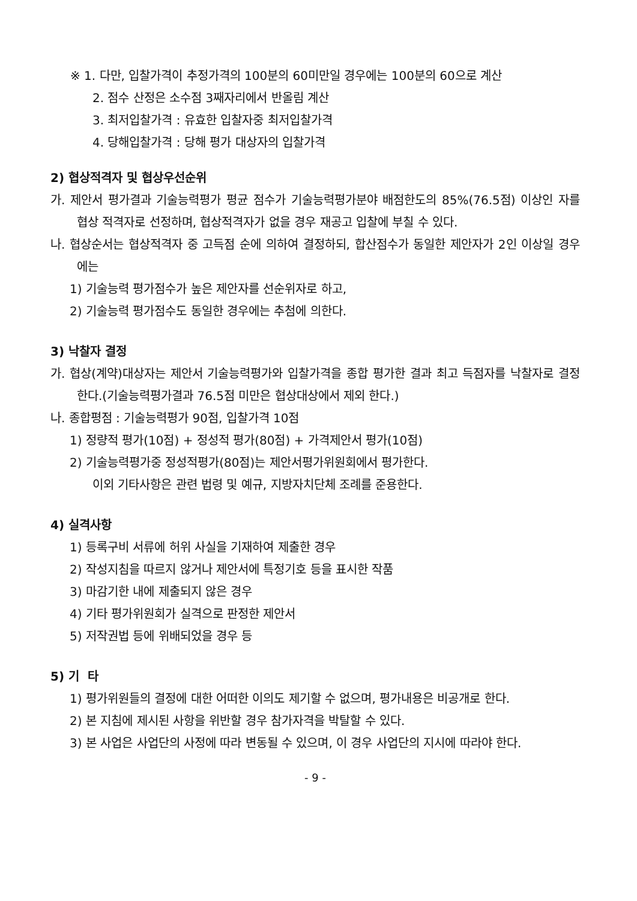※ 1. 다만, 입찰가격이 추정가격의 100분의 60미만일 경우에는 100분의 60으로 계산
2. 점수 산정은 소수점 3째자리에서 반올림 계산
3. 최저입찰가격 : 유효한 입찰자중 최저입찰가격
4. 당해입찰가격 : 당해 평가 대상자의 입찰가격
2) 협상적격자 및 협상우선순위
가. 제안서 평가결과 기술능력평가 평균 점수가 기술능력평가분야 배점한도의 85%(76.5점) 이상인 자를 협상 적격자로 선정하며, 협상적격자가 없을 경우 재공고 입찰에 부칠 수 있다.
나. 협상순서는 협상적격자 중 고득점 순에 의하여 결정하되, 합산점수가 동일한 제안자가 2인 이상일 경우에는
1) 기술능력 평가점수가 높은 제안자를 선순위자로 하고,
2) 기술능력 평가점수도 동일한 경우에는 추첨에 의한다.
3) 낙찰자 결정
가. 협상(계약)대상자는 제안서 기술능력평가와 입찰가격을 종합 평가한 결과 최고 득점자를 낙찰자로 결정한다.(기술능력평가결과 76.5점 미만은 협상대상에서 제외 한다.)
나. 종합평점 : 기술능력평가 90점, 입찰가격 10점
1) 정량적 평가(10점) + 정성적 평가(80점) + 가격제안서 평가(10점)
2) 기술능력평가중 정성적평가(80점)는 제안서평가위원회에서 평가한다.
이외 기타사항은 관련 법령 및 예규, 지방자치단체 조례를 준용한다.
4) 실격사항
1) 등록구비 서류에 허위 사실을 기재하여 제출한 경우
2) 작성지침을 따르지 않거나 제안서에 특정기호 등을 표시한 작품
3) 마감기한 내에 제출되지 않은 경우
4) 기타 평가위원회가 실격으로 판정한 제안서
5) 저작권법 등에 위배되었을 경우 등
5) 기 타
1) 평가위원들의 결정에 대한 어떠한 이의도 제기할 수 없으며, 평가내용은 비공개로 한다.
2) 본 지침에 제시된 사항을 위반할 경우 참가자격을 박탈할 수 있다.
3) 본 사업은 사업단의 사정에 따라 변동될 수 있으며, 이 경우 사업단의 지시에 따라야 한다.
- 9 -